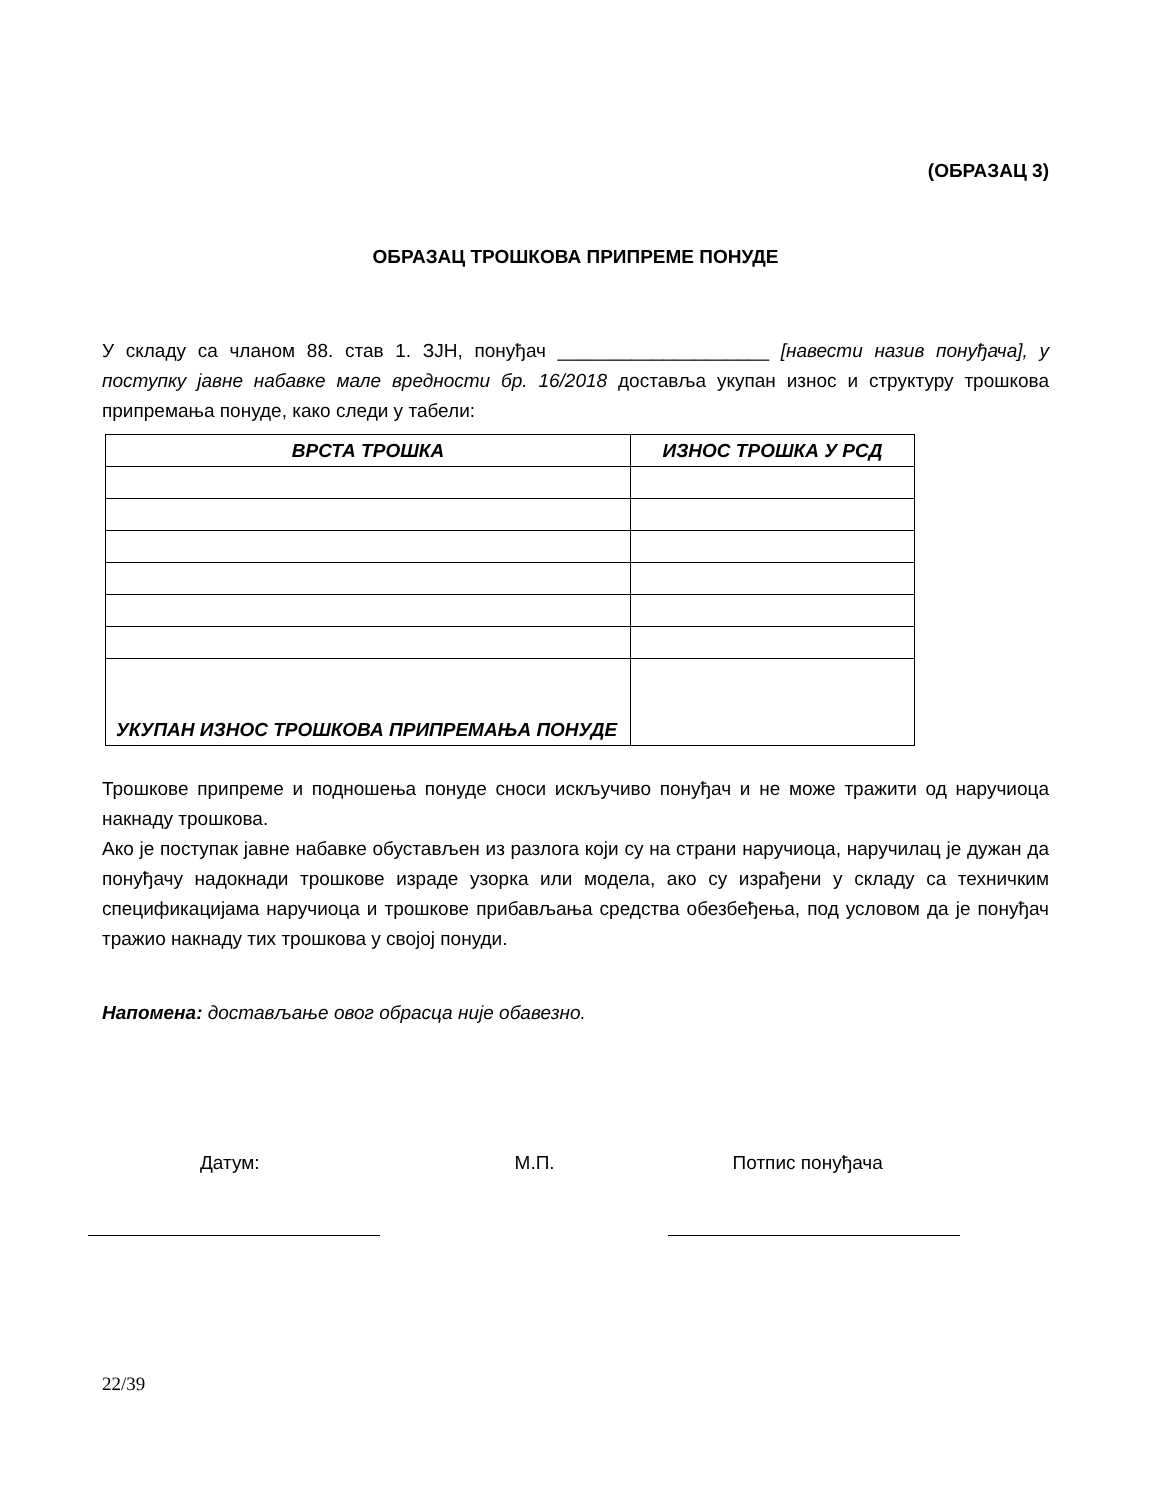(ОБРАЗАЦ 3)
ОБРАЗАЦ ТРОШКОВА ПРИПРЕМЕ ПОНУДЕ
У складу са чланом 88. став 1. ЗЈН, понуђач ____________________ [навести назив понуђача], у поступку јавне набавке мале вредности бр. 16/2018 доставља укупан износ и структуру трошкова припремања понуде, како следи у табели:
| ВРСТА ТРОШКА | ИЗНОС ТРОШКА У РСД |
| --- | --- |
| УКУПАН ИЗНОС ТРОШКОВА ПРИПРЕМАЊА ПОНУДЕ | |
Трошкове припреме и подношења понуде сноси искључиво понуђач и не може тражити од наручиоца накнаду трошкова.
Ако је поступак јавне набавке обустављен из разлога који су на страни наручиоца, наручилац је дужан да понуђачу надокнади трошкове израде узорка или модела, ако су израђени у складу са техничким спецификацијама наручиоца и трошкове прибављања средства обезбеђења, под условом да је понуђач тражио накнаду тих трошкова у својој понуди.
Напомена: достављање овог обрасца није обавезно.
Датум: М.П. Потпис понуђача
22/39